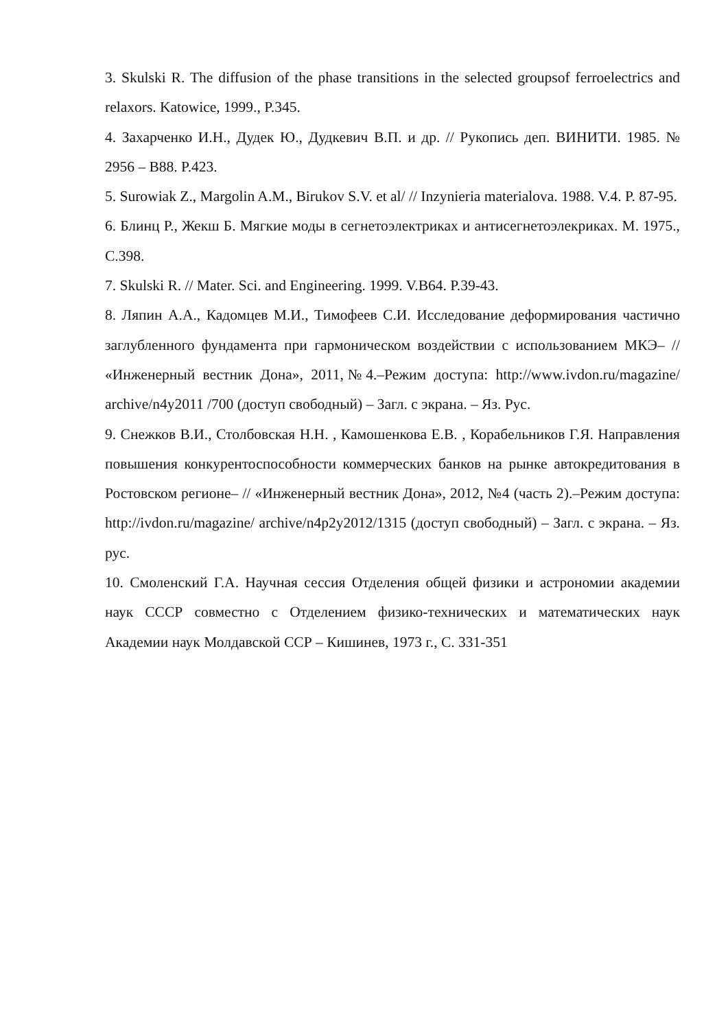3. Skulski R. The diffusion of the phase transitions in the selected groupsof ferroelectrics and relaxors. Katowice, 1999., P.345.
4. Захарченко И.Н., Дудек Ю., Дудкевич В.П. и др. // Рукопись деп. ВИНИТИ. 1985. № 2956 – В88. P.423.
5. Surowiak Z., Margolin A.M., Birukov S.V. et al/ // Inzynieria materialova. 1988. V.4. P. 87-95.
6. Блинц Р., Жекш Б. Мягкие моды в сегнетоэлектриках и антисегнетоэлекриках. М. 1975., С.398.
7. Skulski R. // Mater. Sci. and Engineering. 1999. V.B64. P.39-43.
8. Ляпин А.А., Кадомцев М.И., Тимофеев С.И. Исследование деформирования частично заглубленного фундамента при гармоническом воздействии с использованием МКЭ– // «Инженерный вестник Дона», 2011,№4.–Режим доступа: http://www.ivdon.ru/magazine/ archive/n4y2011 /700 (доступ свободный) – Загл. с экрана. – Яз. Рус.
9. Снежков В.И., Столбовская Н.Н. , Камошенкова Е.В. , Корабельников Г.Я. Направления повышения конкурентоспособности коммерческих банков на рынке автокредитования в Ростовском регионе– // «Инженерный вестник Дона», 2012, №4 (часть 2).–Режим доступа: http://ivdon.ru/magazine/ archive/n4p2y2012/1315 (доступ свободный) – Загл. с экрана. – Яз. рус.
10. Смоленский Г.А. Научная сессия Отделения общей физики и астрономии академии наук СССР совместно с Отделением физико-технических и математических наук Академии наук Молдавской ССР – Кишинев, 1973 г., С. 331-351